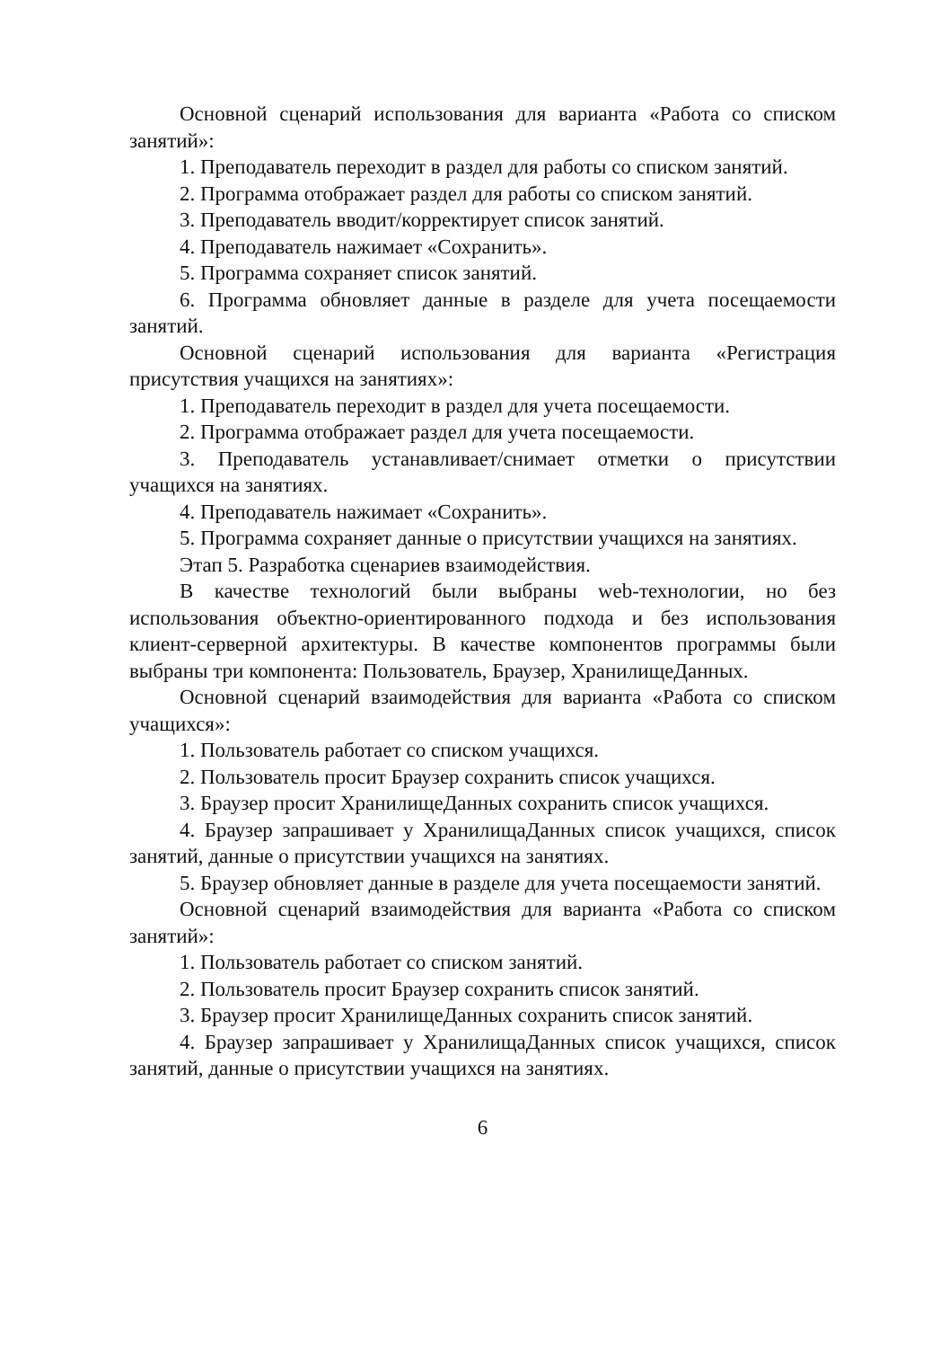Основной сценарий использования для варианта «Работа со списком занятий»:
1. Преподаватель переходит в раздел для работы со списком занятий.
2. Программа отображает раздел для работы со списком занятий.
3. Преподаватель вводит/корректирует список занятий.
4. Преподаватель нажимает «Сохранить».
5. Программа сохраняет список занятий.
6. Программа обновляет данные в разделе для учета посещаемости занятий.
Основной сценарий использования для варианта «Регистрация присутствия учащихся на занятиях»:
1. Преподаватель переходит в раздел для учета посещаемости.
2. Программа отображает раздел для учета посещаемости.
3. Преподаватель устанавливает/снимает отметки о присутствии учащихся на занятиях.
4. Преподаватель нажимает «Сохранить».
5. Программа сохраняет данные о присутствии учащихся на занятиях.
Этап 5. Разработка сценариев взаимодействия.
В качестве технологий были выбраны web-технологии, но без использования объектно-ориентированного подхода и без использования клиент-серверной архитектуры. В качестве компонентов программы были выбраны три компонента: Пользователь, Браузер, ХранилищеДанных.
Основной сценарий взаимодействия для варианта «Работа со списком учащихся»:
1. Пользователь работает со списком учащихся.
2. Пользователь просит Браузер сохранить список учащихся.
3. Браузер просит ХранилищеДанных сохранить список учащихся.
4. Браузер запрашивает у ХранилищаДанных список учащихся, список занятий, данные о присутствии учащихся на занятиях.
5. Браузер обновляет данные в разделе для учета посещаемости занятий.
Основной сценарий взаимодействия для варианта «Работа со списком занятий»:
1. Пользователь работает со списком занятий.
2. Пользователь просит Браузер сохранить список занятий.
3. Браузер просит ХранилищеДанных сохранить список занятий.
4. Браузер запрашивает у ХранилищаДанных список учащихся, список занятий, данные о присутствии учащихся на занятиях.
6